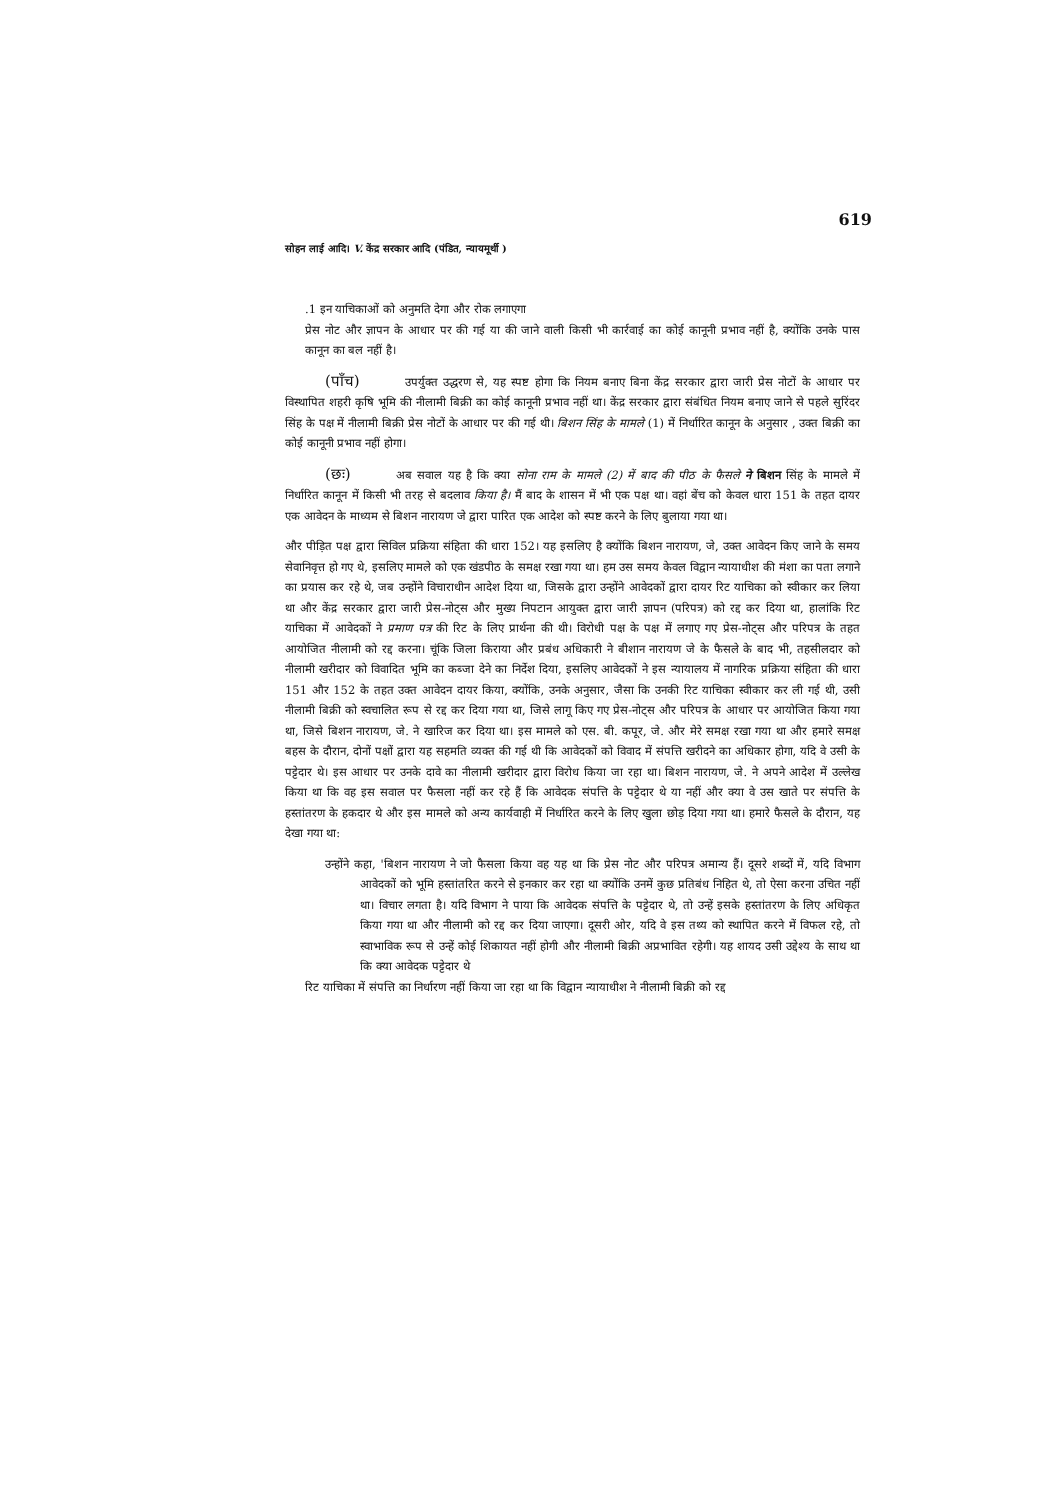619
सोहन लाई आदि। V. केंद्र सरकार आदि (पंडित, न्यायमूर्थी )
.1 इन याचिकाओं को अनुमति देगा और रोक लगाएगा
प्रेस नोट और ज्ञापन के आधार पर की गई या की जाने वाली किसी भी कार्रवाई का कोई कानूनी प्रभाव नहीं है, क्योंकि उनके पास कानून का बल नहीं है।
(पाँच) उपर्युक्त उद्धरण से, यह स्पष्ट होगा कि नियम बनाए बिना केंद्र सरकार द्वारा जारी प्रेस नोटों के आधार पर विस्थापित शहरी कृषि भूमि की नीलामी बिक्री का कोई कानूनी प्रभाव नहीं था। केंद्र सरकार द्वारा संबंधित नियम बनाए जाने से पहले सुरिंदर सिंह के पक्ष में नीलामी बिक्री प्रेस नोटों के आधार पर की गई थी। बिशन सिंह के मामले (1) में निर्धारित कानून के अनुसार , उक्त बिक्री का कोई कानूनी प्रभाव नहीं होगा।
(छः) अब सवाल यह है कि क्या सोना राम के मामले (2) में बाद की पीठ के फैसले ने बिशन सिंह के मामले में निर्धारित कानून में किसी भी तरह से बदलाव किया है। मैं बाद के शासन में भी एक पक्ष था। वहां बेंच को केवल धारा 151 के तहत दायर एक आवेदन के माध्यम से बिशन नारायण जे द्वारा पारित एक आदेश को स्पष्ट करने के लिए बुलाया गया था।
और पीड़ित पक्ष द्वारा सिविल प्रक्रिया संहिता की धारा 152। यह इसलिए है क्योंकि बिशन नारायण, जे, उक्त आवेदन किए जाने के समय सेवानिवृत्त हो गए थे, इसलिए मामले को एक खंडपीठ के समक्ष रखा गया था। हम उस समय केवल विद्वान न्यायाधीश की मंशा का पता लगाने का प्रयास कर रहे थे, जब उन्होंने विचाराधीन आदेश दिया था, जिसके द्वारा उन्होंने आवेदकों द्वारा दायर रिट याचिका को स्वीकार कर लिया था और केंद्र सरकार द्वारा जारी प्रेस-नोट्स और मुख्य निपटान आयुक्त द्वारा जारी ज्ञापन (परिपत्र) को रद्द कर दिया था, हालांकि रिट याचिका में आवेदकों ने प्रमाण पत्र की रिट के लिए प्रार्थना की थी। विरोधी पक्ष के पक्ष में लगाए गए प्रेस-नोट्स और परिपत्र के तहत आयोजित नीलामी को रद्द करना। चूंकि जिला किराया और प्रबंध अधिकारी ने बीशान नारायण जे के फैसले के बाद भी, तहसीलदार को नीलामी खरीदार को विवादित भूमि का कब्जा देने का निर्देश दिया, इसलिए आवेदकों ने इस न्यायालय में नागरिक प्रक्रिया संहिता की धारा 151 और 152 के तहत उक्त आवेदन दायर किया, क्योंकि, उनके अनुसार, जैसा कि उनकी रिट याचिका स्वीकार कर ली गई थी, उसी नीलामी बिक्री को स्वचालित रूप से रद्द कर दिया गया था, जिसे लागू किए गए प्रेस-नोट्स और परिपत्र के आधार पर आयोजित किया गया था, जिसे बिशन नारायण, जे. ने खारिज कर दिया था। इस मामले को एस. बी. कपूर, जे. और मेरे समक्ष रखा गया था और हमारे समक्ष बहस के दौरान, दोनों पक्षों द्वारा यह सहमति व्यक्त की गई थी कि आवेदकों को विवाद में संपत्ति खरीदने का अधिकार होगा, यदि वे उसी के पट्टेदार थे। इस आधार पर उनके दावे का नीलामी खरीदार द्वारा विरोध किया जा रहा था। बिशन नारायण, जे. ने अपने आदेश में उल्लेख किया था कि वह इस सवाल पर फैसला नहीं कर रहे हैं कि आवेदक संपत्ति के पट्टेदार थे या नहीं और क्या वे उस खाते पर संपत्ति के हस्तांतरण के हकदार थे और इस मामले को अन्य कार्यवाही में निर्धारित करने के लिए खुला छोड़ दिया गया था। हमारे फैसले के दौरान, यह देखा गया था:
उन्होंने कहा, 'बिशन नारायण ने जो फैसला किया वह यह था कि प्रेस नोट और परिपत्र अमान्य हैं। दूसरे शब्दों में, यदि विभाग आवेदकों को भूमि हस्तांतरित करने से इनकार कर रहा था क्योंकि उनमें कुछ प्रतिबंध निहित थे, तो ऐसा करना उचित नहीं था। विचार लगता है। यदि विभाग ने पाया कि आवेदक संपत्ति के पट्टेदार थे, तो उन्हें इसके हस्तांतरण के लिए अधिकृत किया गया था और नीलामी को रद्द कर दिया जाएगा। दूसरी ओर, यदि वे इस तथ्य को स्थापित करने में विफल रहे, तो स्वाभाविक रूप से उन्हें कोई शिकायत नहीं होगी और नीलामी बिक्री अप्रभावित रहेगी। यह शायद उसी उद्देश्य के साथ था कि क्या आवेदक पट्टेदार थे
रिट याचिका में संपत्ति का निर्धारण नहीं किया जा रहा था कि विद्वान न्यायाधीश ने नीलामी बिक्री को रद्द